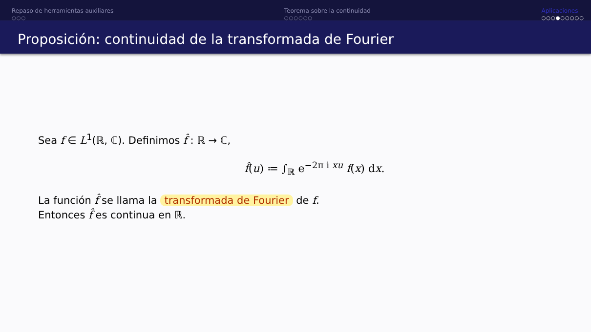Repaso de herramientas auxiliares
○○○
Teorema sobre la continuidad
○○○○○○
Aplicaciones
○○○●○○○○○
Proposición: continuidad de la transformada de Fourier
Sea f ∈ L<sup>1</sup>(ℝ, ℂ). Definimos f̂ : ℝ → ℂ,
f̂(u) ≔ ∫<sub>ℝ</sub> e<sup>−2π i xu</sup> f(x) dx.
La función f̂ se llama la transformada de Fourier de f.
Entonces f̂ es continua en ℝ.